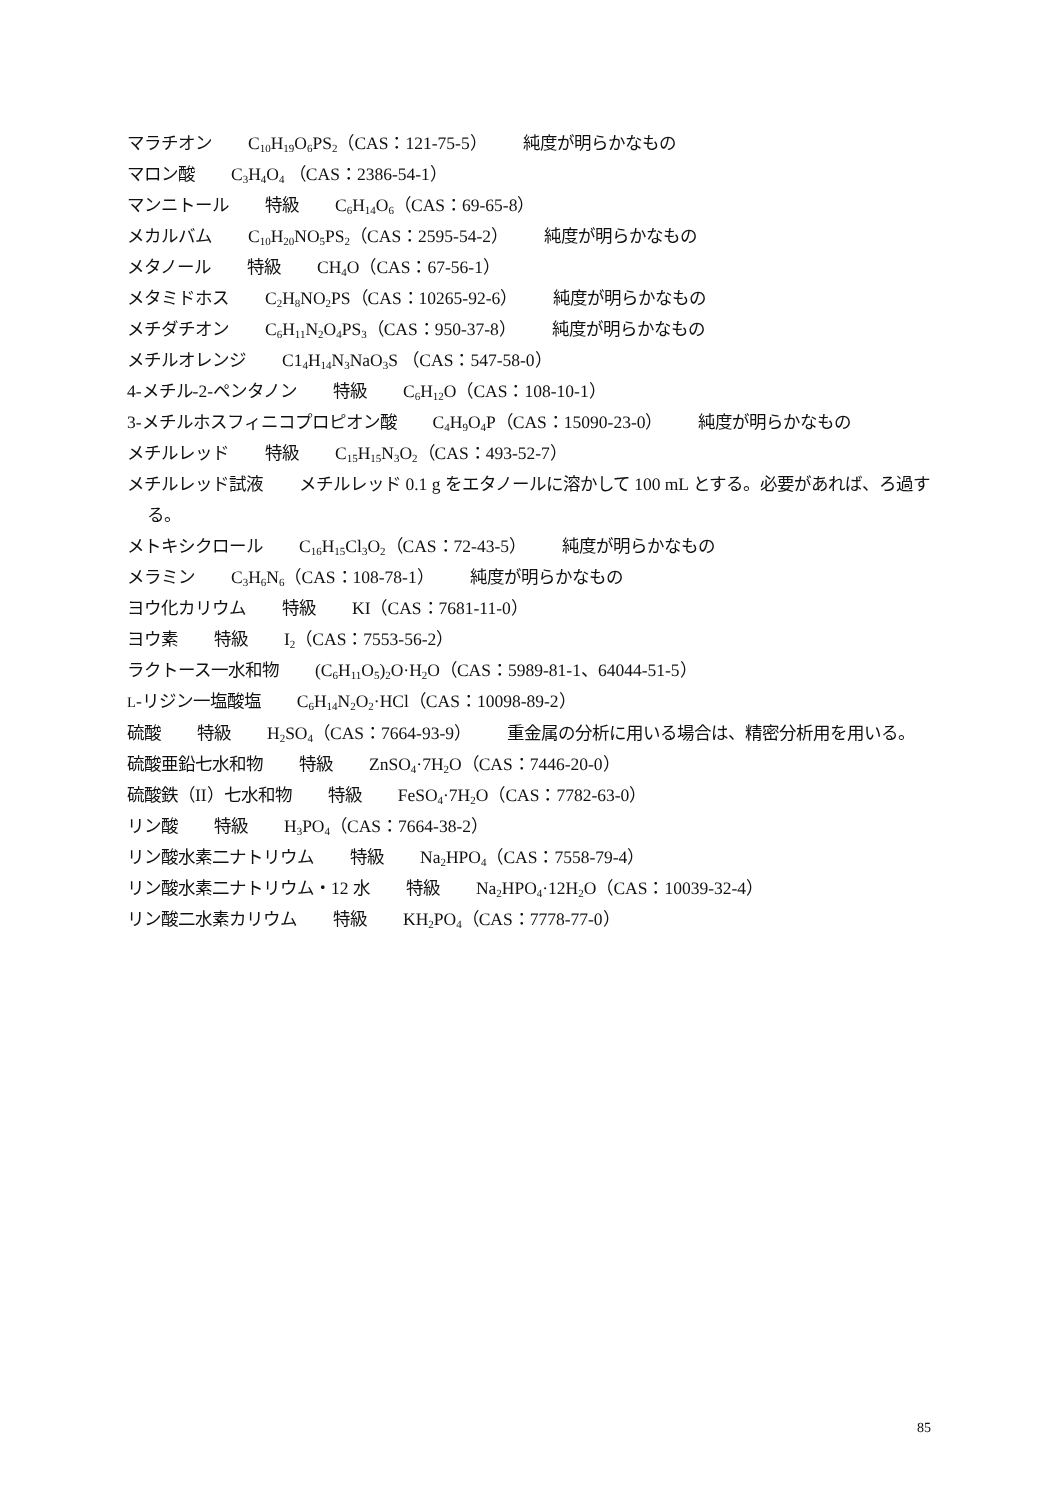マラチオン C<sub>10</sub>H<sub>19</sub>O<sub>6</sub>PS<sub>2</sub>（CAS：121-75-5） 純度が明らかなもの
マロン酸 C<sub>3</sub>H<sub>4</sub>O<sub>4</sub> （CAS：2386-54-1）
マンニトール 特級 C<sub>6</sub>H<sub>14</sub>O<sub>6</sub>（CAS：69-65-8）
メカルバム C<sub>10</sub>H<sub>20</sub>NO<sub>5</sub>PS<sub>2</sub>（CAS：2595-54-2） 純度が明らかなもの
メタノール 特級 CH<sub>4</sub>O（CAS：67-56-1）
メタミドホス C<sub>2</sub>H<sub>8</sub>NO<sub>2</sub>PS（CAS：10265-92-6） 純度が明らかなもの
メチダチオン C<sub>6</sub>H<sub>11</sub>N<sub>2</sub>O<sub>4</sub>PS<sub>3</sub>（CAS：950-37-8） 純度が明らかなもの
メチルオレンジ C1<sub>4</sub>H<sub>14</sub>N<sub>3</sub>NaO<sub>3</sub>S （CAS：547-58-0）
4-メチル-2-ペンタノン 特級 C<sub>6</sub>H<sub>12</sub>O（CAS：108-10-1）
3-メチルホスフィニコプロピオン酸 C<sub>4</sub>H<sub>9</sub>O<sub>4</sub>P（CAS：15090-23-0） 純度が明らかなもの
メチルレッド 特級 C<sub>15</sub>H<sub>15</sub>N<sub>3</sub>O<sub>2</sub>（CAS：493-52-7）
メチルレッド試液 メチルレッド 0.1 g をエタノールに溶かして 100 mL とする。必要があれば、ろ過する。
メトキシクロール C<sub>16</sub>H<sub>15</sub>Cl<sub>3</sub>O<sub>2</sub>（CAS：72-43-5） 純度が明らかなもの
メラミン C<sub>3</sub>H<sub>6</sub>N<sub>6</sub>（CAS：108-78-1） 純度が明らかなもの
ヨウ化カリウム 特級 KI（CAS：7681-11-0）
ヨウ素 特級 I<sub>2</sub>（CAS：7553-56-2）
ラクトース一水和物 (C<sub>6</sub>H<sub>11</sub>O<sub>5</sub>)<sub>2</sub>O·H<sub>2</sub>O（CAS：5989-81-1、64044-51-5）
L-リジン一塩酸塩 C<sub>6</sub>H<sub>14</sub>N<sub>2</sub>O<sub>2</sub>·HCl（CAS：10098-89-2）
硫酸 特級 H<sub>2</sub>SO<sub>4</sub>（CAS：7664-93-9） 重金属の分析に用いる場合は、精密分析用を用いる。
硫酸亜鉛七水和物 特級 ZnSO<sub>4</sub>·7H<sub>2</sub>O（CAS：7446-20-0）
硫酸鉄（II）七水和物 特級 FeSO<sub>4</sub>·7H<sub>2</sub>O（CAS：7782-63-0）
リン酸 特級 H<sub>3</sub>PO<sub>4</sub>（CAS：7664-38-2）
リン酸水素二ナトリウム 特級 Na<sub>2</sub>HPO<sub>4</sub>（CAS：7558-79-4）
リン酸水素二ナトリウム・12 水 特級 Na<sub>2</sub>HPO<sub>4</sub>·12H<sub>2</sub>O（CAS：10039-32-4）
リン酸二水素カリウム 特級 KH<sub>2</sub>PO<sub>4</sub>（CAS：7778-77-0）
85